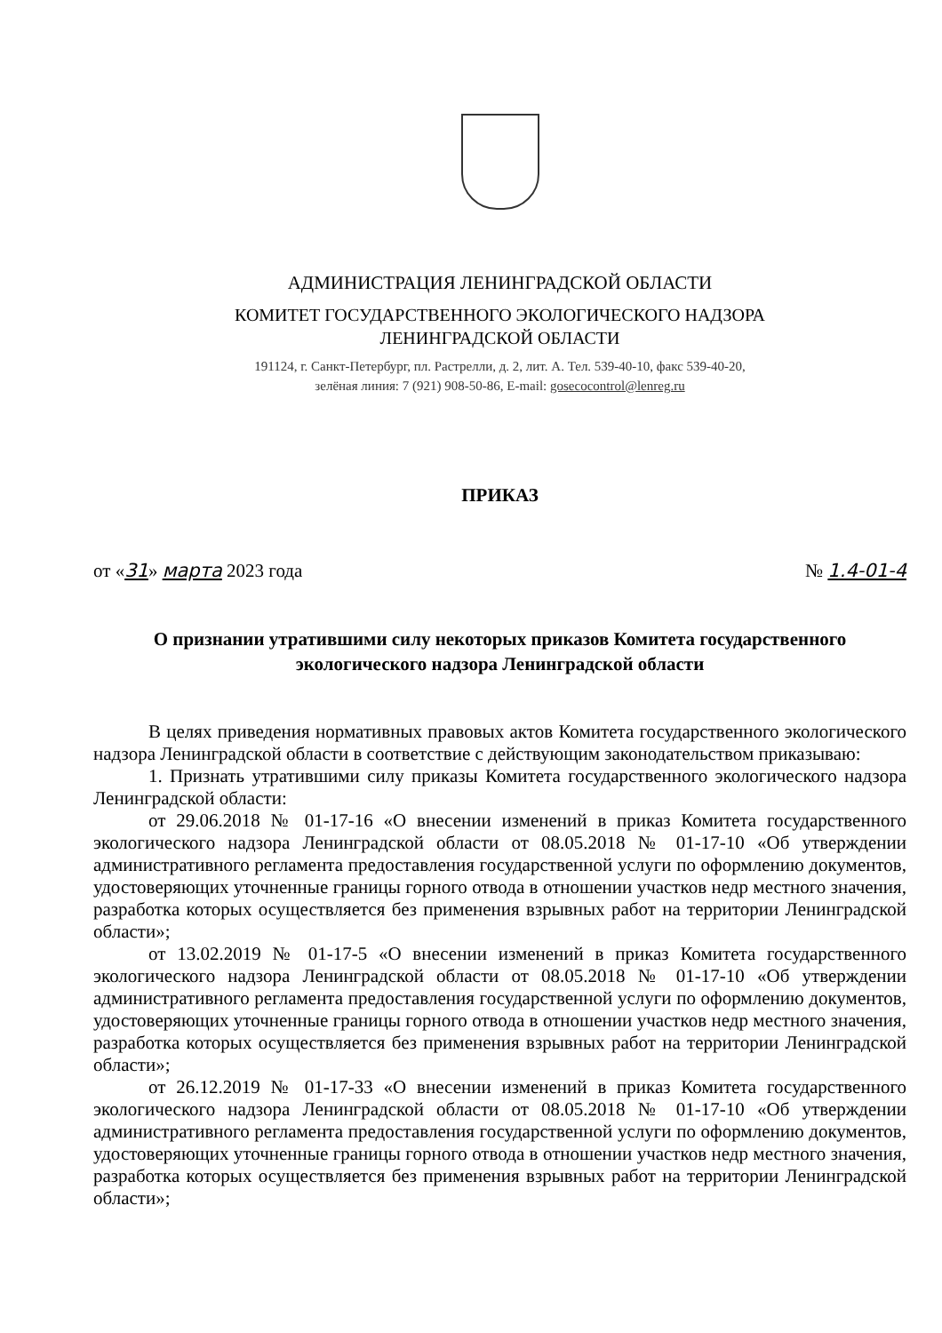АДМИНИСТРАЦИЯ ЛЕНИНГРАДСКОЙ ОБЛАСТИ
КОМИТЕТ ГОСУДАРСТВЕННОГО ЭКОЛОГИЧЕСКОГО НАДЗОРА
ЛЕНИНГРАДСКОЙ ОБЛАСТИ
191124, г. Санкт-Петербург, пл. Растрелли, д. 2, лит. А. Тел. 539-40-10, факс 539-40-20,
зелёная линия: 7 (921) 908-50-86, E-mail: gosecocontrol@lenreg.ru
ПРИКАЗ
от «31» марта 2023 года № 1.4-01-4
О признании утратившими силу некоторых приказов Комитета государственного экологического надзора Ленинградской области
В целях приведения нормативных правовых актов Комитета государственного экологического надзора Ленинградской области в соответствие с действующим законодательством приказываю:
1. Признать утратившими силу приказы Комитета государственного экологического надзора Ленинградской области:
от 29.06.2018 № 01-17-16 «О внесении изменений в приказ Комитета государственного экологического надзора Ленинградской области от 08.05.2018 № 01-17-10 «Об утверждении административного регламента предоставления государственной услуги по оформлению документов, удостоверяющих уточненные границы горного отвода в отношении участков недр местного значения, разработка которых осуществляется без применения взрывных работ на территории Ленинградской области»;
от 13.02.2019 № 01-17-5 «О внесении изменений в приказ Комитета государственного экологического надзора Ленинградской области от 08.05.2018 № 01-17-10 «Об утверждении административного регламента предоставления государственной услуги по оформлению документов, удостоверяющих уточненные границы горного отвода в отношении участков недр местного значения, разработка которых осуществляется без применения взрывных работ на территории Ленинградской области»;
от 26.12.2019 № 01-17-33 «О внесении изменений в приказ Комитета государственного экологического надзора Ленинградской области от 08.05.2018 № 01-17-10 «Об утверждении административного регламента предоставления государственной услуги по оформлению документов, удостоверяющих уточненные границы горного отвода в отношении участков недр местного значения, разработка которых осуществляется без применения взрывных работ на территории Ленинградской области»;